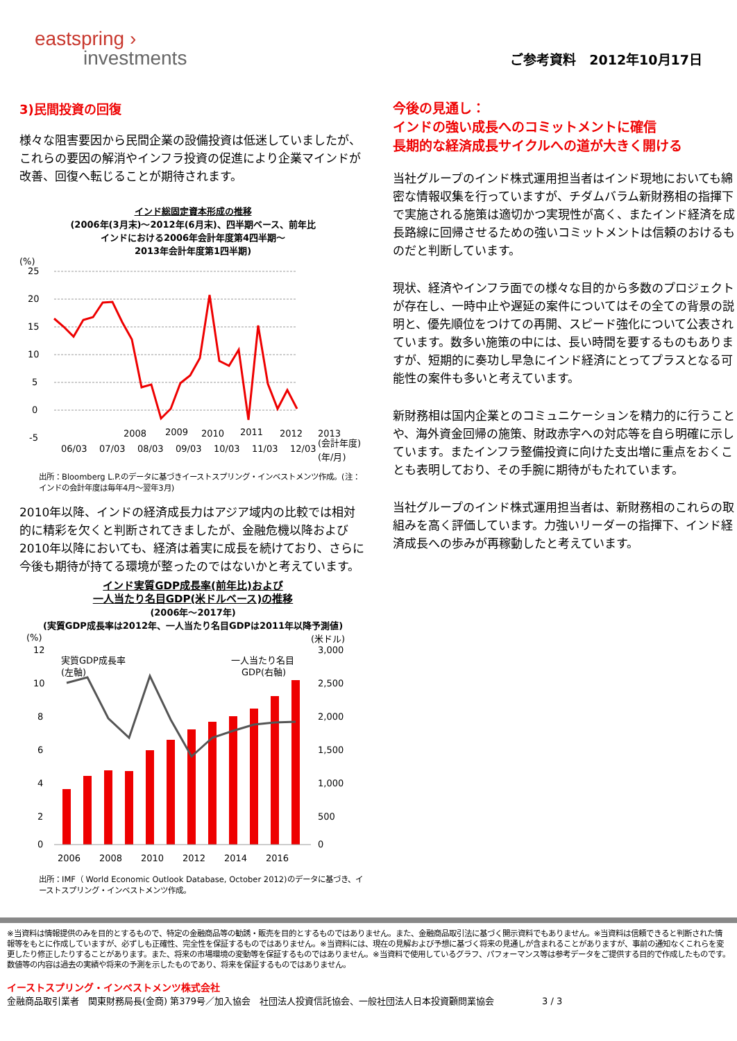eastspring ›
investments
ご参考資料　2012年10月17日
3)民間投資の回復
様々な阻害要因から民間企業の設備投資は低迷していましたが、これらの要因の解消やインフラ投資の促進により企業マインドが改善、回復へ転じることが期待されます。
インド総固定資本形成の推移
(2006年(3月末)～2012年(6月末)、四半期ベース、前年比
インドにおける2006年会計年度第4四半期～
2013年会計年度第1四半期)
(%)
25
20
15
10
5
0
-5
06/03
07/03
08/03
09/03
10/03
11/03
12/03
2008
2009
2010
2011
2012
2013
(会計年度)
(年/月)
出所：Bloomberg L.P.のデータに基づきイーストスプリング・インベストメンツ作成。(注：インドの会計年度は毎年4月～翌年3月)
2010年以降、インドの経済成長力はアジア域内の比較では相対的に精彩を欠くと判断されてきましたが、金融危機以降および2010年以降においても、経済は着実に成長を続けており、さらに今後も期待が持てる環境が整ったのではないかと考えています。
インド実質GDP成長率(前年比)および
一人当たり名目GDP(米ドルベース)の推移
(2006年～2017年)
(実質GDP成長率は2012年、一人当たり名目GDPは2011年以降予測値)
(%)
(米ドル)
実質GDP成長率
(左軸)
一人当たり名目
GDP(右軸)
12
10
8
6
4
2
0
3,000
2,500
2,000
1,500
1,000
500
0
2006
2008
2010
2012
2014
2016
出所：IMF（ World Economic Outlook Database, October 2012)のデータに基づき、イーストスプリング・インベストメンツ作成。
今後の見通し：
インドの強い成長へのコミットメントに確信
長期的な経済成長サイクルへの道が大きく開ける
当社グループのインド株式運用担当者はインド現地においても綿密な情報収集を行っていますが、チダムバラム新財務相の指揮下で実施される施策は適切かつ実現性が高く、またインド経済を成長路線に回帰させるための強いコミットメントは信頼のおけるものだと判断しています。
現状、経済やインフラ面での様々な目的から多数のプロジェクトが存在し、一時中止や遅延の案件についてはその全ての背景の説明と、優先順位をつけての再開、スピード強化について公表されています。数多い施策の中には、長い時間を要するものもありますが、短期的に奏功し早急にインド経済にとってプラスとなる可能性の案件も多いと考えています。
新財務相は国内企業とのコミュニケーションを精力的に行うことや、海外資金回帰の施策、財政赤字への対応等を自ら明確に示しています。またインフラ整備投資に向けた支出増に重点をおくことも表明しており、その手腕に期待がもたれています。
当社グループのインド株式運用担当者は、新財務相のこれらの取組みを高く評価しています。力強いリーダーの指揮下、インド経済成長への歩みが再稼動したと考えています。
※当資料は情報提供のみを目的とするもので、特定の金融商品等の勧誘・販売を目的とするものではありません。また、金融商品取引法に基づく開示資料でもありません。※当資料は信頼できると判断された情報等をもとに作成していますが、必ずしも正確性、完全性を保証するものではありません。※当資料には、現在の見解および予想に基づく将来の見通しが含まれることがありますが、事前の通知なくこれらを変更したり修正したりすることがあります。また、将来の市場環境の変動等を保証するものではありません。※当資料で使用しているグラフ、パフォーマンス等は参考データをご提供する目的で作成したものです。数値等の内容は過去の実績や将来の予測を示したものであり、将来を保証するものではありません。
イーストスプリング・インベストメンツ株式会社
金融商品取引業者　関東財務局長(金商) 第379号／加入協会　社団法人投資信託協会、一般社団法人日本投資顧問業協会　　　3 / 3